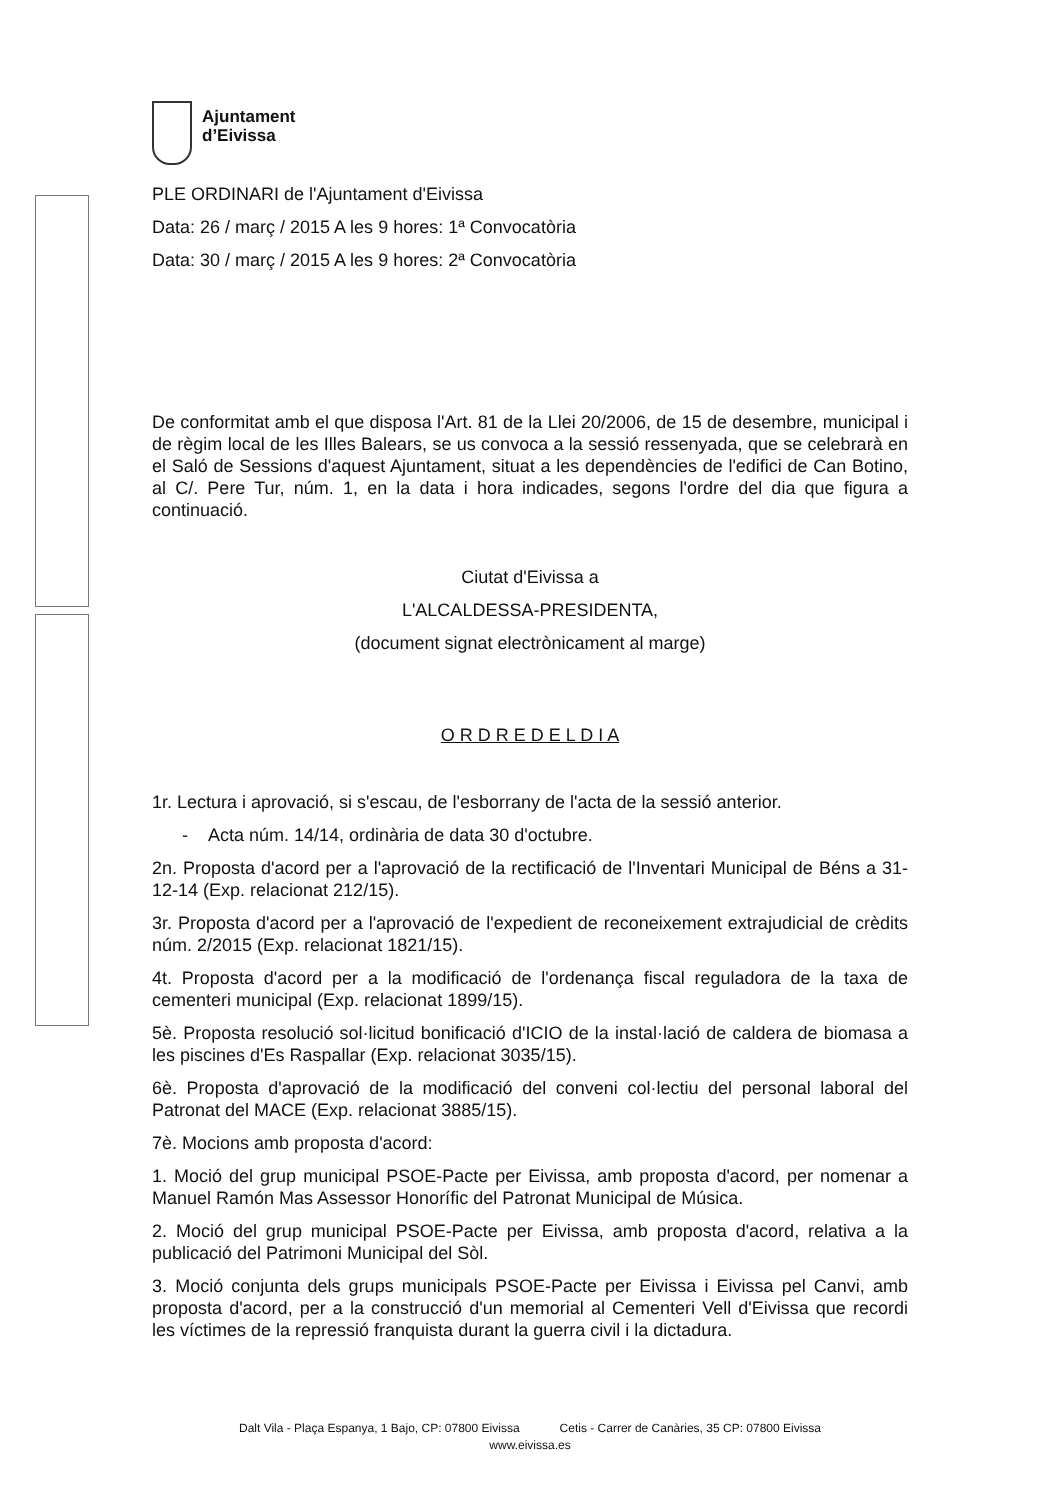Ajuntament
d’Eivissa
PLE ORDINARI de l'Ajuntament d'Eivissa
Data: 26 / març / 2015 A les 9 hores: 1ª Convocatòria
Data: 30 / març / 2015 A les 9 hores: 2ª Convocatòria
De conformitat amb el que disposa l'Art. 81 de la Llei 20/2006, de 15 de desembre, municipal i de règim local de les Illes Balears, se us convoca a la sessió ressenyada, que se celebrarà en el Saló de Sessions d'aquest Ajuntament, situat a les dependències de l'edifici de Can Botino, al C/. Pere Tur, núm. 1, en la data i hora indicades, segons l'ordre del dia que figura a continuació.
Ciutat d'Eivissa a
L'ALCALDESSA-PRESIDENTA,
(document signat electrònicament al marge)
O R D R E D E L D I A
1r. Lectura i aprovació, si s'escau, de l'esborrany de l'acta de la sessió anterior.
- Acta núm. 14/14, ordinària de data 30 d'octubre.
2n. Proposta d'acord per a l'aprovació de la rectificació de l'Inventari Municipal de Béns a 31-12-14 (Exp. relacionat 212/15).
3r. Proposta d'acord per a l'aprovació de l'expedient de reconeixement extrajudicial de crèdits núm. 2/2015 (Exp. relacionat 1821/15).
4t. Proposta d'acord per a la modificació de l'ordenança fiscal reguladora de la taxa de cementeri municipal (Exp. relacionat 1899/15).
5è. Proposta resolució sol·licitud bonificació d'ICIO de la instal·lació de caldera de biomasa a les piscines d'Es Raspallar (Exp. relacionat 3035/15).
6è. Proposta d'aprovació de la modificació del conveni col·lectiu del personal laboral del Patronat del MACE (Exp. relacionat 3885/15).
7è. Mocions amb proposta d'acord:
1. Moció del grup municipal PSOE-Pacte per Eivissa, amb proposta d'acord, per nomenar a Manuel Ramón Mas Assessor Honorífic del Patronat Municipal de Música.
2. Moció del grup municipal PSOE-Pacte per Eivissa, amb proposta d'acord, relativa a la publicació del Patrimoni Municipal del Sòl.
3. Moció conjunta dels grups municipals PSOE-Pacte per Eivissa i Eivissa pel Canvi, amb proposta d'acord, per a la construcció d'un memorial al Cementeri Vell d'Eivissa que recordi les víctimes de la repressió franquista durant la guerra civil i la dictadura.
Dalt Vila - Plaça Espanya, 1 Bajo, CP: 07800 Eivissa Cetis - Carrer de Canàries, 35 CP: 07800 Eivissa
www.eivissa.es